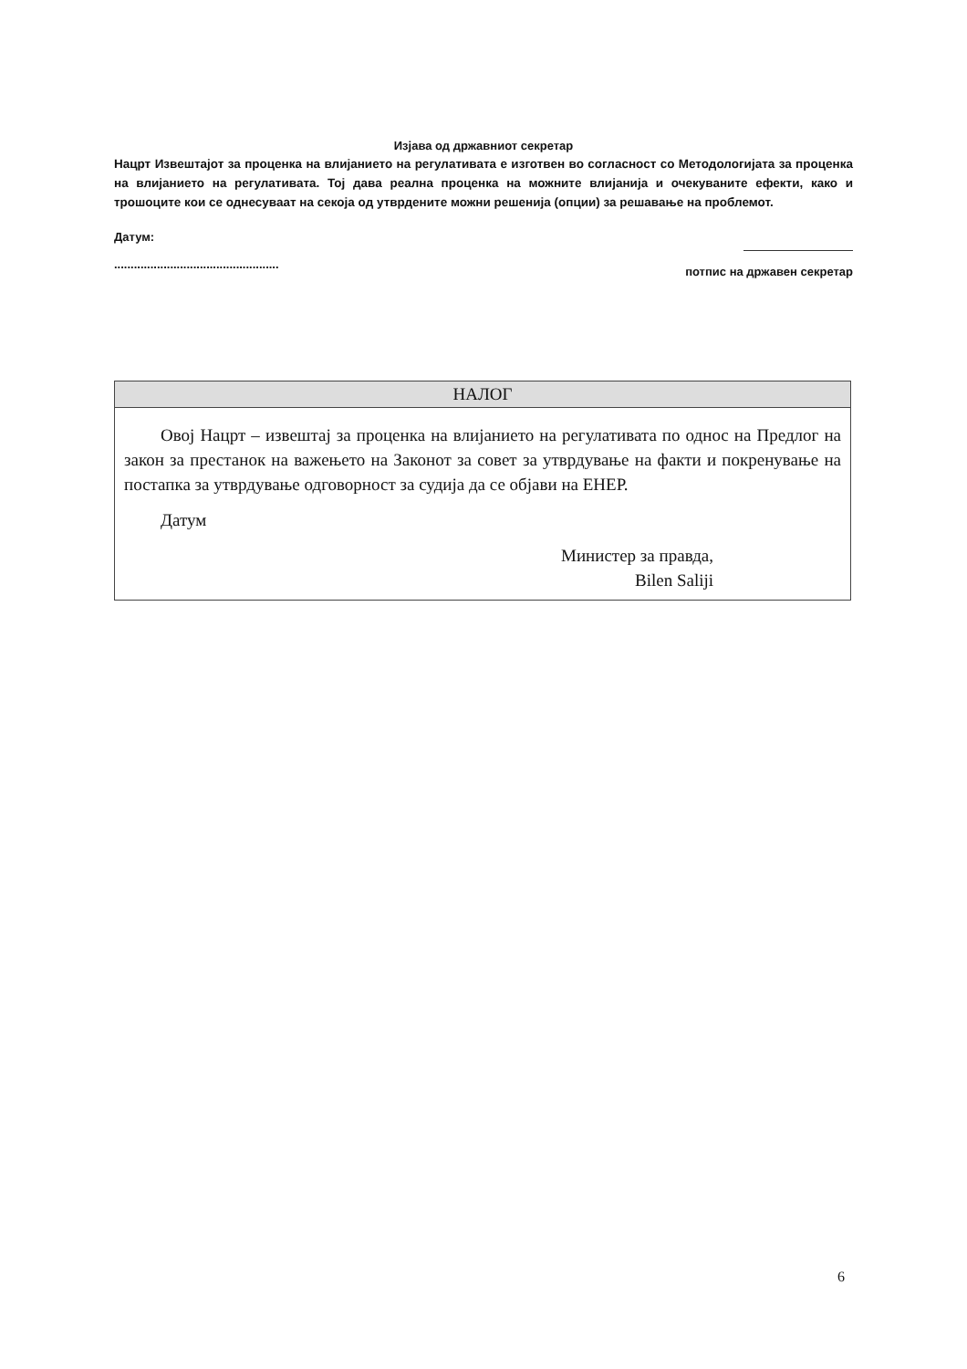Изјава од државниот секретар
Нацрт Извештајот за проценка на влијанието на регулативата е изготвен во согласност со Методологијата за проценка на влијанието на регулативата. Тој дава реална проценка на можните влијанија и очекуваните ефекти, како и трошоците кои се однесуваат на секоја од утврдените можни решенија (опции) за решавање на проблемот.
Датум:
..................................................
потпис на државен секретар
| НАЛОГ |
| --- |
| Овој Нацрт – извештај за проценка на влијанието на регулативата по однос на Предлог на закон за престанок на важењето на Законот за совет за утврдување на факти и покренување на постапка за утврдување одговорност за судија да се објави на ЕНЕР. Датум Министер за правда, Bilen Saliji |
6